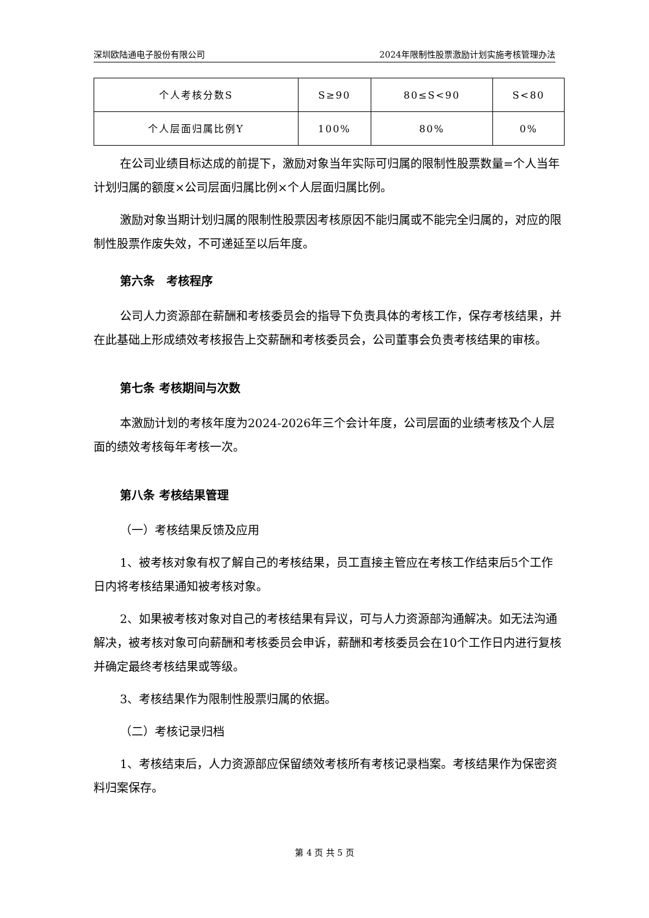深圳欧陆通电子股份有限公司 2024年限制性股票激励计划实施考核管理办法
| 个人考核分数S | S≥90 | 80≤S<90 | S<80 |
| 个人层面归属比例Y | 100% | 80% | 0% |
在公司业绩目标达成的前提下，激励对象当年实际可归属的限制性股票数量=个人当年计划归属的额度×公司层面归属比例×个人层面归属比例。
激励对象当期计划归属的限制性股票因考核原因不能归属或不能完全归属的，对应的限制性股票作废失效，不可递延至以后年度。
第六条　考核程序
公司人力资源部在薪酬和考核委员会的指导下负责具体的考核工作，保存考核结果，并在此基础上形成绩效考核报告上交薪酬和考核委员会，公司董事会负责考核结果的审核。
第七条 考核期间与次数
本激励计划的考核年度为2024-2026年三个会计年度，公司层面的业绩考核及个人层面的绩效考核每年考核一次。
第八条 考核结果管理
（一）考核结果反馈及应用
1、被考核对象有权了解自己的考核结果，员工直接主管应在考核工作结束后5个工作日内将考核结果通知被考核对象。
2、如果被考核对象对自己的考核结果有异议，可与人力资源部沟通解决。如无法沟通解决，被考核对象可向薪酬和考核委员会申诉，薪酬和考核委员会在10个工作日内进行复核并确定最终考核结果或等级。
3、考核结果作为限制性股票归属的依据。
（二）考核记录归档
1、考核结束后，人力资源部应保留绩效考核所有考核记录档案。考核结果作为保密资料归案保存。
第 4 页 共 5 页